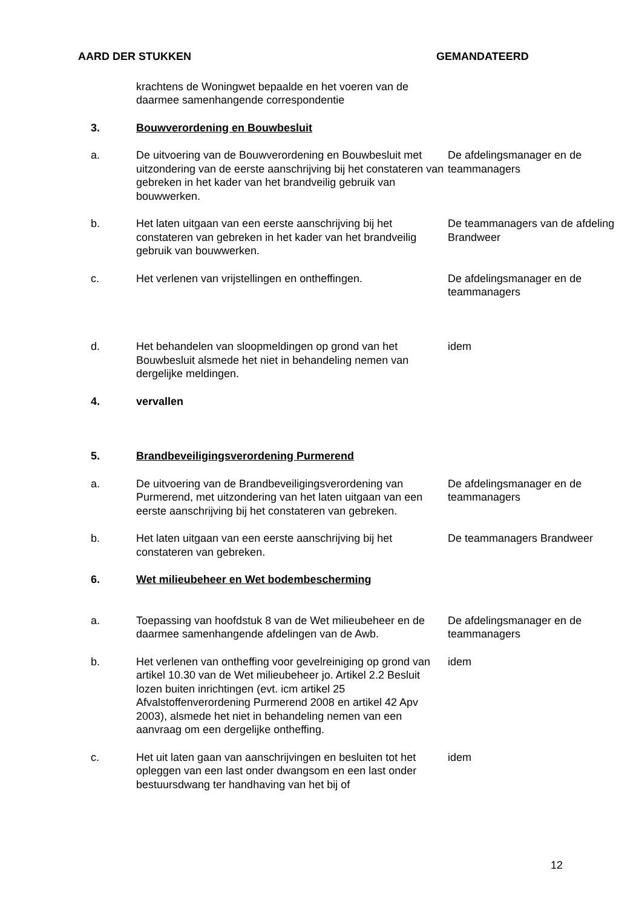AARD DER STUKKEN GEMANDATEERD
| | krachtens de Woningwet bepaalde en het voeren van de daarmee samenhangende correspondentie | |
| 3. | Bouwverordening en Bouwbesluit | |
| a. | De uitvoering van de Bouwverordening en Bouwbesluit met uitzondering van de eerste aanschrijving bij het constateren van gebreken in het kader van het brandveilig gebruik van bouwwerken. | De afdelingsmanager en de teammanagers |
| b. | Het laten uitgaan van een eerste aanschrijving bij het constateren van gebreken in het kader van het brandveilig gebruik van bouwwerken. | De teammanagers van de afdeling Brandweer |
| c. | Het verlenen van vrijstellingen en ontheffingen. | De afdelingsmanager en de teammanagers |
| d. | Het behandelen van sloopmeldingen op grond van het Bouwbesluit alsmede het niet in behandeling nemen van dergelijke meldingen. | idem |
| 4. | vervallen | |
| 5. | Brandbeveiligingsverordening Purmerend | |
| a. | De uitvoering van de Brandbeveiligingsverordening van Purmerend, met uitzondering van het laten uitgaan van een eerste aanschrijving bij het constateren van gebreken. | De afdelingsmanager en de teammanagers |
| b. | Het laten uitgaan van een eerste aanschrijving bij het constateren van gebreken. | De teammanagers Brandweer |
| 6. | Wet milieubeheer en Wet bodembescherming | |
| a. | Toepassing van hoofdstuk 8 van de Wet milieubeheer en de daarmee samenhangende afdelingen van de Awb. | De afdelingsmanager en de teammanagers |
| b. | Het verlenen van ontheffing voor gevelreiniging op grond van artikel 10.30 van de Wet milieubeheer jo. Artikel 2.2 Besluit lozen buiten inrichtingen (evt. icm artikel 25 Afvalstoffenverordening Purmerend 2008 en artikel 42 Apv 2003), alsmede het niet in behandeling nemen van een aanvraag om een dergelijke ontheffing. | idem |
| c. | Het uit laten gaan van aanschrijvingen en besluiten tot het opleggen van een last onder dwangsom en een last onder bestuursdwang ter handhaving van het bij of | idem |
12